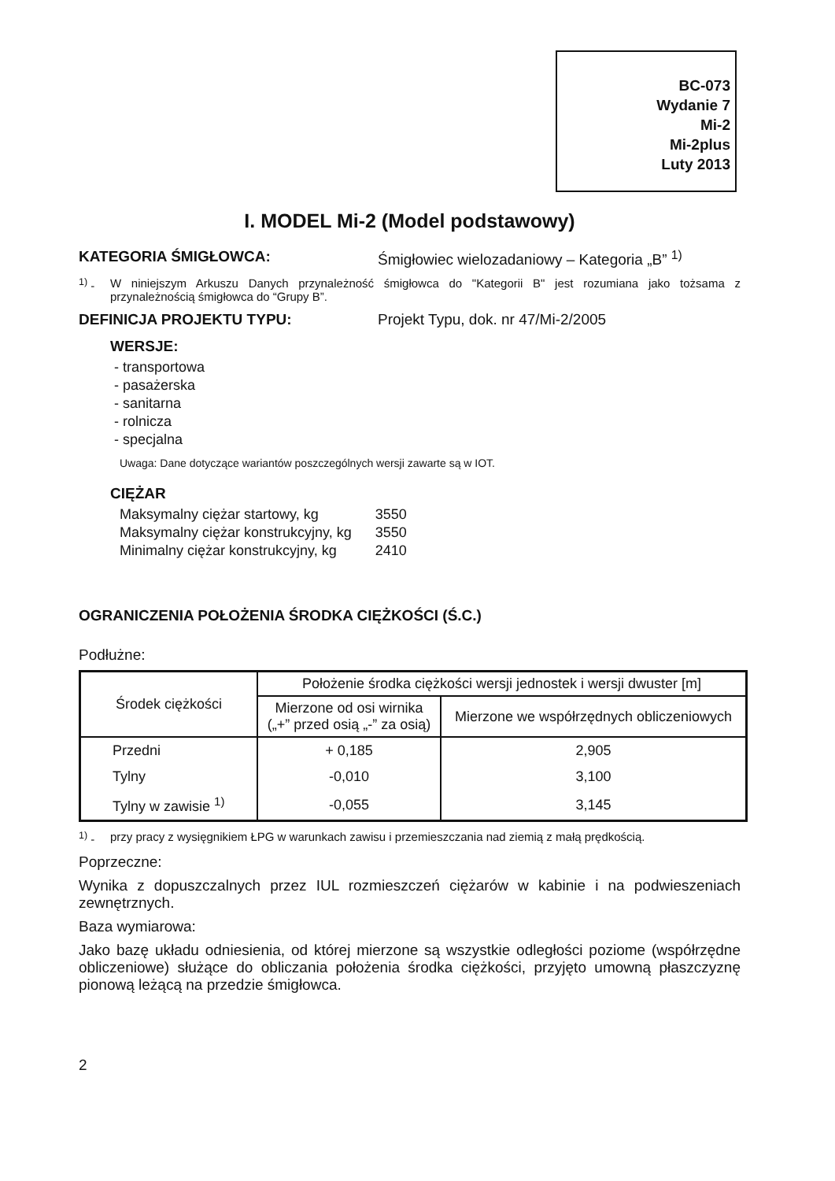BC-073
Wydanie 7
Mi-2
Mi-2plus
Luty 2013
I. MODEL Mi-2 (Model podstawowy)
KATEGORIA ŚMIGŁOWCA: Śmigłowiec wielozadaniowy – Kategoria „B” <sup>1)</sup>
<sup>1)</sup> - W niniejszym Arkuszu Danych przynależność śmigłowca do "Kategorii B" jest rozumiana jako tożsama z przynależnością śmigłowca do “Grupy B”.
DEFINICJA PROJEKTU TYPU: Projekt Typu, dok. nr 47/Mi-2/2005
WERSJE:
- transportowa
- pasażerska
- sanitarna
- rolnicza
- specjalna
Uwaga: Dane dotyczące wariantów poszczególnych wersji zawarte są w IOT.
CIĘŻAR
| Maksymalny ciężar startowy, kg | 3550 |
| Maksymalny ciężar konstrukcyjny, kg | 3550 |
| Minimalny ciężar konstrukcyjny, kg | 2410 |
OGRANICZENIA POŁOŻENIA ŚRODKA CIĘŻKOŚCI (Ś.C.)
Podłużne:
| Środek ciężkości | Położenie środka ciężkości wersji jednostek i wersji dwuster [m] | |
| --- | --- | --- |
| | Mierzone od osi wirnika („+” przed osią „-” za osią) | Mierzone we współrzędnych obliczeniowych |
| Przedni | + 0,185 | 2,905 |
| Tylny | -0,010 | 3,100 |
| Tylny w zawisie <sup>1)</sup> | -0,055 | 3,145 |
<sup>1)</sup> - przy pracy z wysięgnikiem ŁPG w warunkach zawisu i przemieszczania nad ziemią z małą prędkością.
Poprzeczne:
Wynika z dopuszczalnych przez IUL rozmieszczeń ciężarów w kabinie i na podwieszeniach zewnętrznych.
Baza wymiarowa:
Jako bazę układu odniesienia, od której mierzone są wszystkie odległości poziome (współrzędne obliczeniowe) służące do obliczania położenia środka ciężkości, przyjęto umowną płaszczyznę pionową leżącą na przedzie śmigłowca.
2